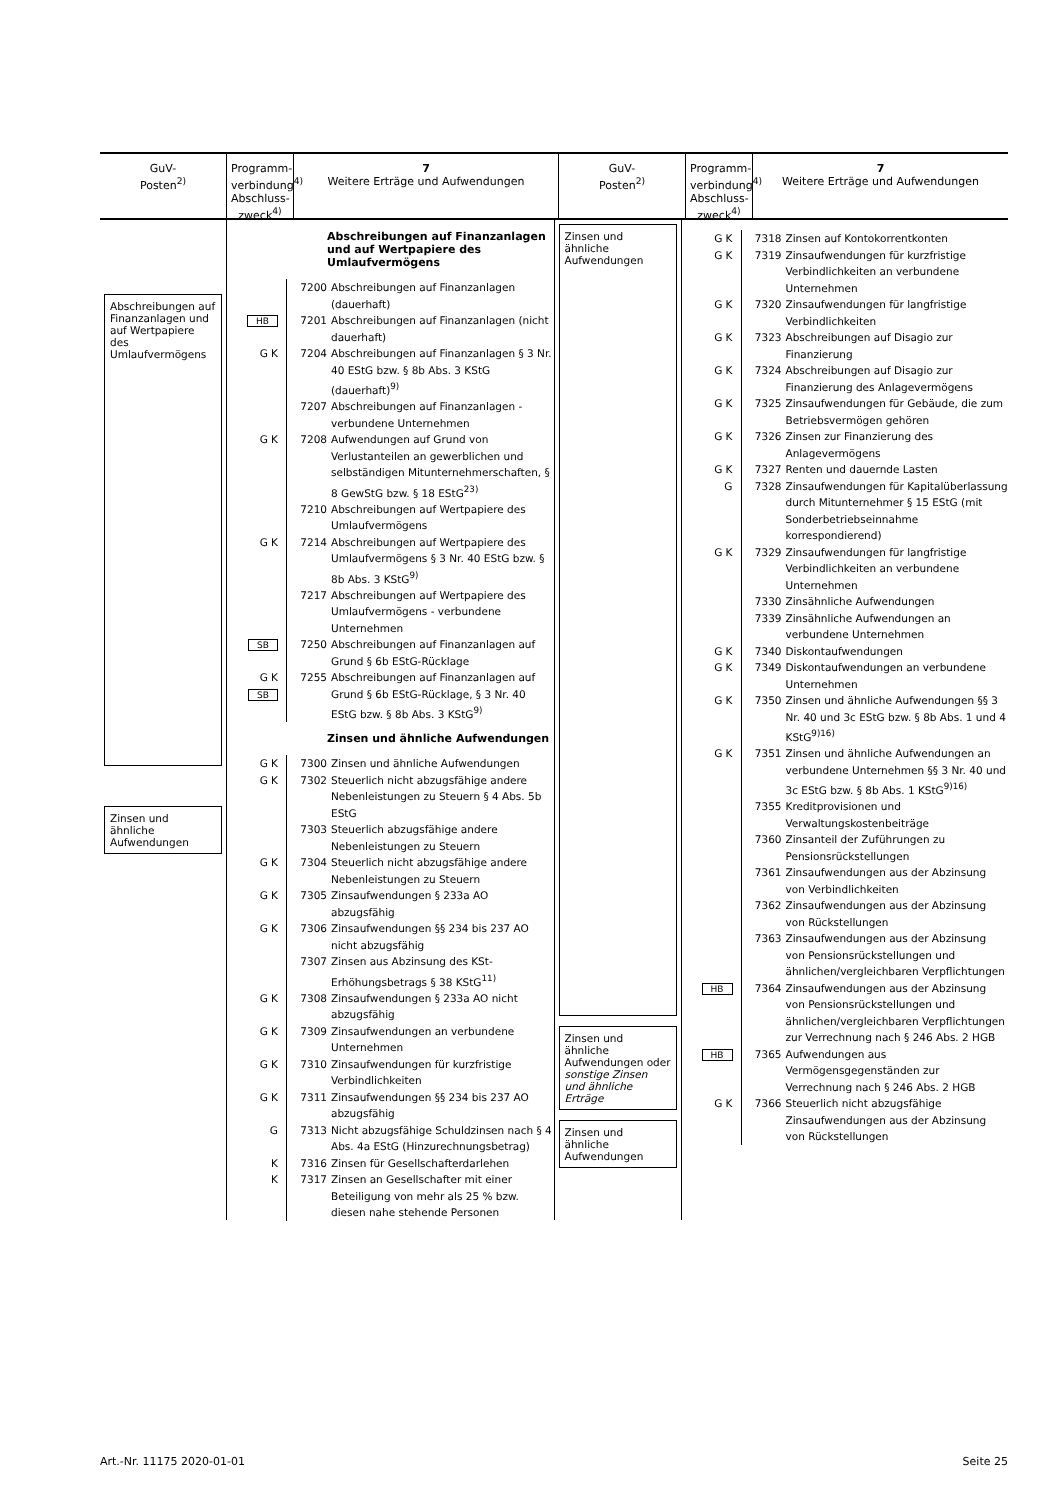GuV-
Posten<sup>2)</sup>
Programm-verbindung<sup>4)</sup>
Abschluss-zweck<sup>4)</sup>
7
Weitere Erträge und Aufwendungen
GuV-
Posten<sup>2)</sup>
Programm-verbindung<sup>4)</sup>
Abschluss-zweck<sup>4)</sup>
7
Weitere Erträge und Aufwendungen
Abschreibungen auf Finanzanlagen und auf Wertpapiere des Umlaufvermögens
Zinsen und ähnliche Aufwendungen
Abschreibungen auf Finanzanlagen und auf Wertpapiere des Umlaufvermögens
7200 Abschreibungen auf Finanzanlagen (dauerhaft)
HB 7201 Abschreibungen auf Finanzanlagen (nicht dauerhaft)
G K 7204 Abschreibungen auf Finanzanlagen § 3 Nr. 40 EStG bzw. § 8b Abs. 3 KStG (dauerhaft)<sup>9)</sup>
7207 Abschreibungen auf Finanzanlagen - verbundene Unternehmen
G K 7208 Aufwendungen auf Grund von Verlustanteilen an gewerblichen und selbständigen Mitunternehmerschaften, § 8 GewStG bzw. § 18 EStG<sup>23)</sup>
7210 Abschreibungen auf Wertpapiere des Umlaufvermögens
G K 7214 Abschreibungen auf Wertpapiere des Umlaufvermögens § 3 Nr. 40 EStG bzw. § 8b Abs. 3 KStG<sup>9)</sup>
7217 Abschreibungen auf Wertpapiere des Umlaufvermögens - verbundene Unternehmen
SB 7250 Abschreibungen auf Finanzanlagen auf Grund § 6b EStG-Rücklage
G K SB 7255 Abschreibungen auf Finanzanlagen auf Grund § 6b EStG-Rücklage, § 3 Nr. 40 EStG bzw. § 8b Abs. 3 KStG<sup>9)</sup>
Zinsen und ähnliche Aufwendungen
G K 7300 Zinsen und ähnliche Aufwendungen
G K 7302 Steuerlich nicht abzugsfähige andere Nebenleistungen zu Steuern § 4 Abs. 5b EStG
7303 Steuerlich abzugsfähige andere Nebenleistungen zu Steuern
G K 7304 Steuerlich nicht abzugsfähige andere Nebenleistungen zu Steuern
G K 7305 Zinsaufwendungen § 233a AO abzugsfähig
G K 7306 Zinsaufwendungen §§ 234 bis 237 AO nicht abzugsfähig
7307 Zinsen aus Abzinsung des KSt-Erhöhungsbetrags § 38 KStG<sup>11)</sup>
G K 7308 Zinsaufwendungen § 233a AO nicht abzugsfähig
G K 7309 Zinsaufwendungen an verbundene Unternehmen
G K 7310 Zinsaufwendungen für kurzfristige Verbindlichkeiten
G K 7311 Zinsaufwendungen §§ 234 bis 237 AO abzugsfähig
G 7313 Nicht abzugsfähige Schuldzinsen nach § 4 Abs. 4a EStG (Hinzurechnungsbetrag)
K 7316 Zinsen für Gesellschafterdarlehen
K 7317 Zinsen an Gesellschafter mit einer Beteiligung von mehr als 25 % bzw. diesen nahe stehende Personen
Zinsen und ähnliche Aufwendungen
Zinsen und ähnliche Aufwendungen oder sonstige Zinsen und ähnliche Erträge
Zinsen und ähnliche Aufwendungen
G K 7318 Zinsen auf Kontokorrentkonten
G K 7319 Zinsaufwendungen für kurzfristige Verbindlichkeiten an verbundene Unternehmen
G K 7320 Zinsaufwendungen für langfristige Verbindlichkeiten
G K 7323 Abschreibungen auf Disagio zur Finanzierung
G K 7324 Abschreibungen auf Disagio zur Finanzierung des Anlagevermögens
G K 7325 Zinsaufwendungen für Gebäude, die zum Betriebsvermögen gehören
G K 7326 Zinsen zur Finanzierung des Anlagevermögens
G K 7327 Renten und dauernde Lasten
G 7328 Zinsaufwendungen für Kapitalüberlassung durch Mitunternehmer § 15 EStG (mit Sonderbetriebseinnahme korrespondierend)
G K 7329 Zinsaufwendungen für langfristige Verbindlichkeiten an verbundene Unternehmen
7330 Zinsähnliche Aufwendungen
7339 Zinsähnliche Aufwendungen an verbundene Unternehmen
G K 7340 Diskontaufwendungen
G K 7349 Diskontaufwendungen an verbundene Unternehmen
G K 7350 Zinsen und ähnliche Aufwendungen §§ 3 Nr. 40 und 3c EStG bzw. § 8b Abs. 1 und 4 KStG<sup>9)16)</sup>
G K 7351 Zinsen und ähnliche Aufwendungen an verbundene Unternehmen §§ 3 Nr. 40 und 3c EStG bzw. § 8b Abs. 1 KStG<sup>9)16)</sup>
7355 Kreditprovisionen und Verwaltungskostenbeiträge
7360 Zinsanteil der Zuführungen zu Pensionsrückstellungen
7361 Zinsaufwendungen aus der Abzinsung von Verbindlichkeiten
7362 Zinsaufwendungen aus der Abzinsung von Rückstellungen
7363 Zinsaufwendungen aus der Abzinsung von Pensionsrückstellungen und ähnlichen/vergleichbaren Verpflichtungen
HB 7364 Zinsaufwendungen aus der Abzinsung von Pensionsrückstellungen und ähnlichen/vergleichbaren Verpflichtungen zur Verrechnung nach § 246 Abs. 2 HGB
HB 7365 Aufwendungen aus Vermögensgegenständen zur Verrechnung nach § 246 Abs. 2 HGB
G K 7366 Steuerlich nicht abzugsfähige Zinsaufwendungen aus der Abzinsung von Rückstellungen
Art.-Nr. 11175 2020-01-01 Seite 25